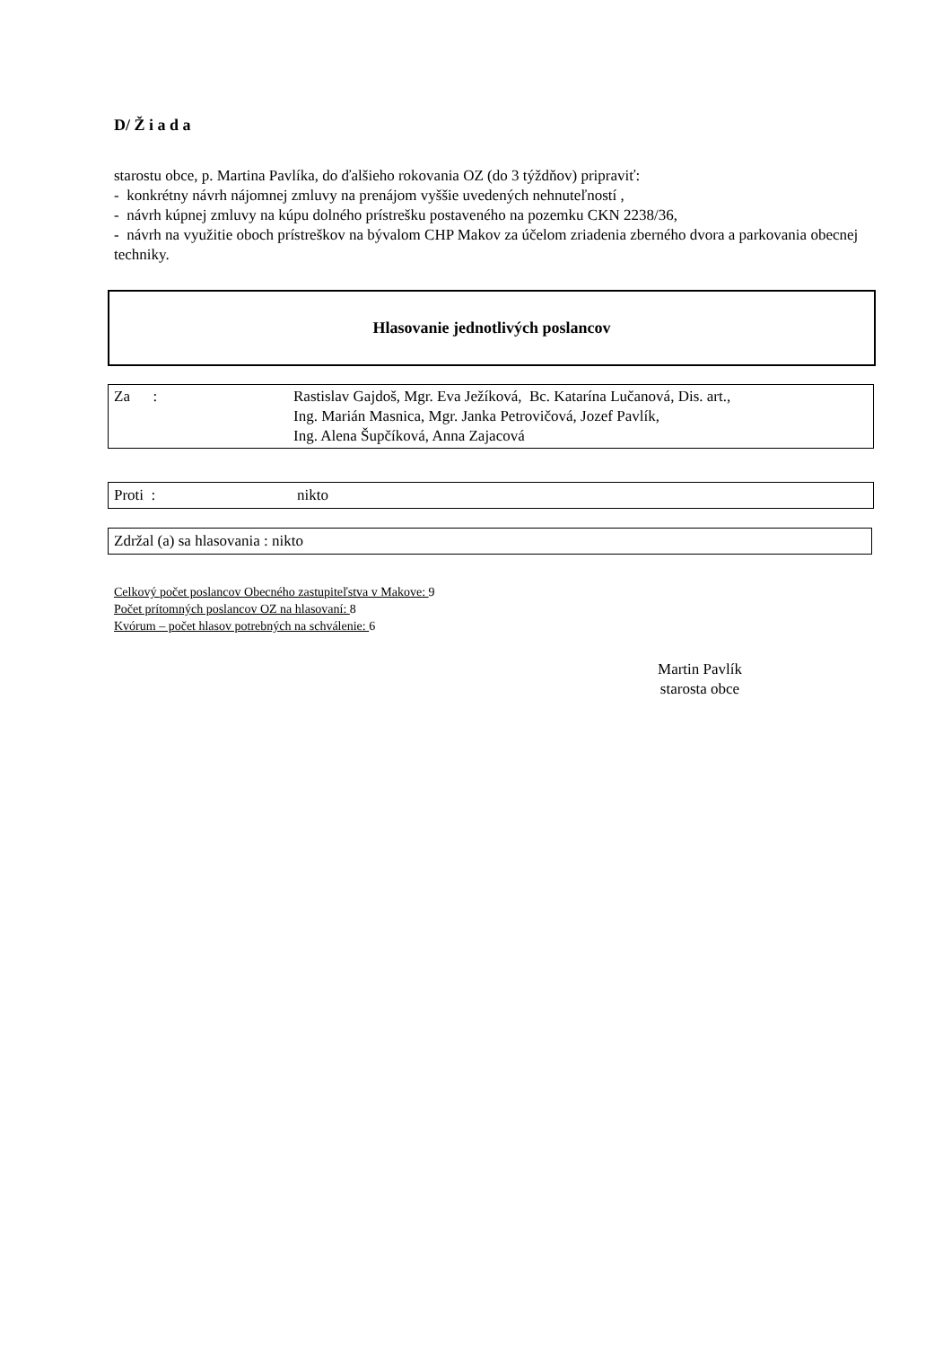D/ Ž i a d a
starostu obce, p. Martina Pavlíka, do ďalšieho rokovania OZ (do 3 týždňov) pripraviť:
- konkrétny návrh nájomnej zmluvy na prenájom vyššie uvedených nehnuteľností ,
- návrh kúpnej zmluvy na kúpu dolného prístrešku postaveného na pozemku CKN 2238/36,
- návrh na využitie oboch prístreškov na bývalom CHP Makov za účelom zriadenia zberného dvora a parkovania obecnej techniky.
Hlasovanie jednotlivých poslancov
Za : Rastislav Gajdoš, Mgr. Eva Ježíková, Bc. Katarína Lučanová, Dis. art.,
Ing. Marián Masnica, Mgr. Janka Petrovičová, Jozef Pavlík,
Ing. Alena Šupčíková, Anna Zajacová
Proti : nikto
Zdržal (a) sa hlasovania : nikto
Celkový počet poslancov Obecného zastupiteľstva v Makove: 9
Počet prítomných poslancov OZ na hlasovaní: 8
Kvórum – počet hlasov potrebných na schválenie: 6
Martin Pavlík
starosta obce